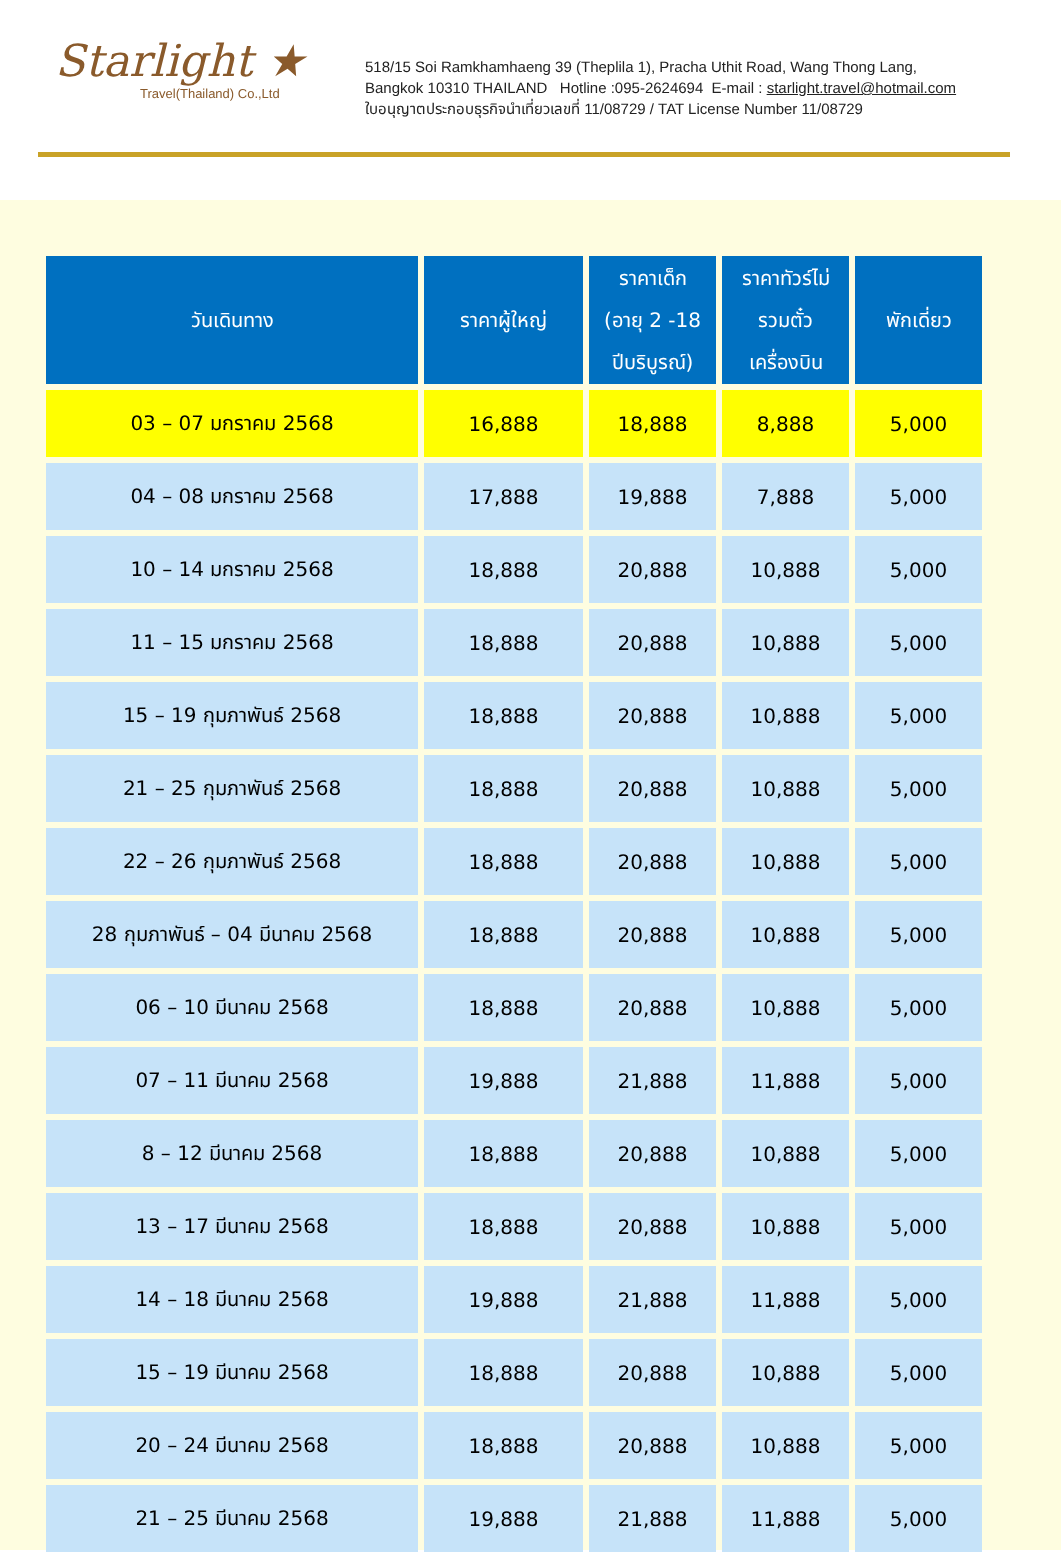Starlight ★
Travel(Thailand) Co.,Ltd
518/15 Soi Ramkhamhaeng 39 (Theplila 1), Pracha Uthit Road, Wang Thong Lang,
Bangkok 10310 THAILAND Hotline :095-2624694 E-mail : starlight.travel@hotmail.com
ใบอนุญาตประกอบธุรกิจนำเที่ยวเลขที่ 11/08729 / TAT License Number 11/08729
| วันเดินทาง | ราคาผู้ใหญ่ | ราคาเด็ก (อายุ 2 -18 ปีบริบูรณ์) | ราคาทัวร์ไม่ รวมตั๋ว เครื่องบิน | พักเดี่ยว |
| --- | --- | --- | --- | --- |
| 03 – 07 มกราคม 2568 | 16,888 | 18,888 | 8,888 | 5,000 |
| 04 – 08 มกราคม 2568 | 17,888 | 19,888 | 7,888 | 5,000 |
| 10 – 14 มกราคม 2568 | 18,888 | 20,888 | 10,888 | 5,000 |
| 11 – 15 มกราคม 2568 | 18,888 | 20,888 | 10,888 | 5,000 |
| 15 – 19 กุมภาพันธ์ 2568 | 18,888 | 20,888 | 10,888 | 5,000 |
| 21 – 25 กุมภาพันธ์ 2568 | 18,888 | 20,888 | 10,888 | 5,000 |
| 22 – 26 กุมภาพันธ์ 2568 | 18,888 | 20,888 | 10,888 | 5,000 |
| 28 กุมภาพันธ์ – 04 มีนาคม 2568 | 18,888 | 20,888 | 10,888 | 5,000 |
| 06 – 10 มีนาคม 2568 | 18,888 | 20,888 | 10,888 | 5,000 |
| 07 – 11 มีนาคม 2568 | 19,888 | 21,888 | 11,888 | 5,000 |
| 8 – 12 มีนาคม 2568 | 18,888 | 20,888 | 10,888 | 5,000 |
| 13 – 17 มีนาคม 2568 | 18,888 | 20,888 | 10,888 | 5,000 |
| 14 – 18 มีนาคม 2568 | 19,888 | 21,888 | 11,888 | 5,000 |
| 15 – 19 มีนาคม 2568 | 18,888 | 20,888 | 10,888 | 5,000 |
| 20 – 24 มีนาคม 2568 | 18,888 | 20,888 | 10,888 | 5,000 |
| 21 – 25 มีนาคม 2568 | 19,888 | 21,888 | 11,888 | 5,000 |